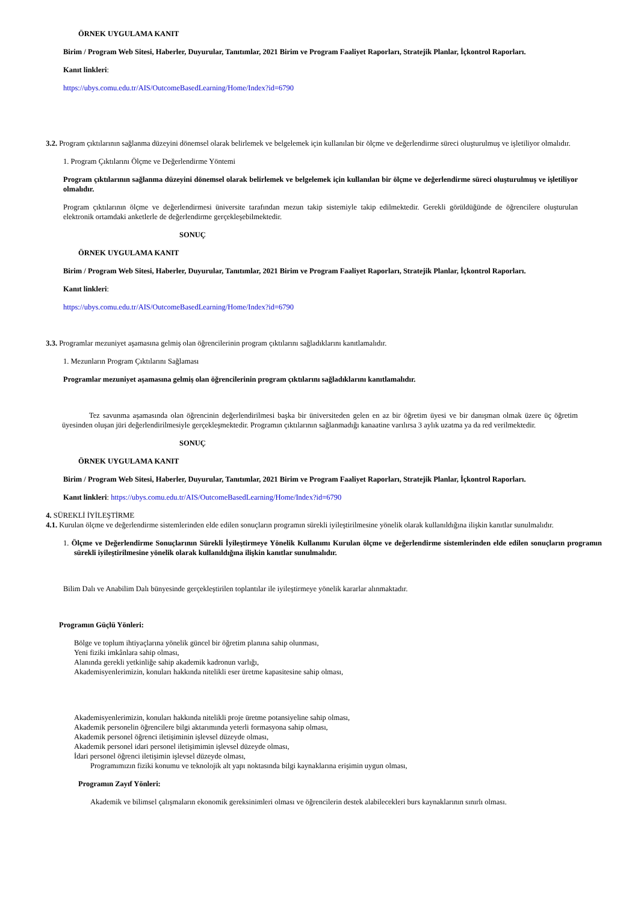ÖRNEK UYGULAMA KANIT
Birim / Program Web Sitesi, Haberler, Duyurular, Tanıtımlar, 2021 Birim ve Program Faaliyet Raporları, Stratejik Planlar, İçkontrol Raporları.
Kanıt linkleri:
https://ubys.comu.edu.tr/AIS/OutcomeBasedLearning/Home/Index?id=6790
3.2. Program çıktılarının sağlanma düzeyini dönemsel olarak belirlemek ve belgelemek için kullanılan bir ölçme ve değerlendirme süreci oluşturulmuş ve işletiliyor olmalıdır.
1. Program Çıktılarını Ölçme ve Değerlendirme Yöntemi
Program çıktılarının sağlanma düzeyini dönemsel olarak belirlemek ve belgelemek için kullanılan bir ölçme ve değerlendirme süreci oluşturulmuş ve işletiliyor olmalıdır.
Program çıktılarının ölçme ve değerlendirmesi üniversite tarafından mezun takip sistemiyle takip edilmektedir. Gerekli görüldüğünde de öğrencilere oluşturulan elektronik ortamdaki anketlerle de değerlendirme gerçekleşebilmektedir.
SONUÇ
ÖRNEK UYGULAMA KANIT
Birim / Program Web Sitesi, Haberler, Duyurular, Tanıtımlar, 2021 Birim ve Program Faaliyet Raporları, Stratejik Planlar, İçkontrol Raporları.
Kanıt linkleri:
https://ubys.comu.edu.tr/AIS/OutcomeBasedLearning/Home/Index?id=6790
3.3. Programlar mezuniyet aşamasına gelmiş olan öğrencilerinin program çıktılarını sağladıklarını kanıtlamalıdır.
1. Mezunların Program Çıktılarını Sağlaması
Programlar mezuniyet aşamasına gelmiş olan öğrencilerinin program çıktılarını sağladıklarını kanıtlamalıdır.
Tez savunma aşamasında olan öğrencinin değerlendirilmesi başka bir üniversiteden gelen en az bir öğretim üyesi ve bir danışman olmak üzere üç öğretim üyesinden oluşan jüri değerlendirilmesiyle gerçekleşmektedir. Programın çıktılarının sağlanmadığı kanaatine varılırsa 3 aylık uzatma ya da red verilmektedir.
SONUÇ
ÖRNEK UYGULAMA KANIT
Birim / Program Web Sitesi, Haberler, Duyurular, Tanıtımlar, 2021 Birim ve Program Faaliyet Raporları, Stratejik Planlar, İçkontrol Raporları.
Kanıt linkleri: https://ubys.comu.edu.tr/AIS/OutcomeBasedLearning/Home/Index?id=6790
4. SÜREKLİ İYİLEŞTİRME
4.1. Kurulan ölçme ve değerlendirme sistemlerinden elde edilen sonuçların programın sürekli iyileştirilmesine yönelik olarak kullanıldığına ilişkin kanıtlar sunulmalıdır.
1. Ölçme ve Değerlendirme Sonuçlarının Sürekli İyileştirmeye Yönelik Kullanımı Kurulan ölçme ve değerlendirme sistemlerinden elde edilen sonuçların programın sürekli iyileştirilmesine yönelik olarak kullanıldığına ilişkin kanıtlar sunulmalıdır.
Bilim Dalı ve Anabilim Dalı bünyesinde gerçekleştirilen toplantılar ile iyileştirmeye yönelik kararlar alınmaktadır.
Programın Güçlü Yönleri:
Bölge ve toplum ihtiyaçlarına yönelik güncel bir öğretim planına sahip olunması,
Yeni fiziki imkânlara sahip olması,
Alanında gerekli yetkinliğe sahip akademik kadronun varlığı,
Akademisyenlerimizin, konuları hakkında nitelikli eser üretme kapasitesine sahip olması,
Akademisyenlerimizin, konuları hakkında nitelikli proje üretme potansiyeline sahip olması,
Akademik personelin öğrencilere bilgi aktarımında yeterli formasyona sahip olması,
Akademik personel öğrenci iletişiminin işlevsel düzeyde olması,
Akademik personel idari personel iletişimimin işlevsel düzeyde olması,
İdari personel öğrenci iletişimin işlevsel düzeyde olması,
Programımızın fiziki konumu ve teknolojik alt yapı noktasında bilgi kaynaklarına erişimin uygun olması,
Programın Zayıf Yönleri:
Akademik ve bilimsel çalışmaların ekonomik gereksinimleri olması ve öğrencilerin destek alabilecekleri burs kaynaklarının sınırlı olması.